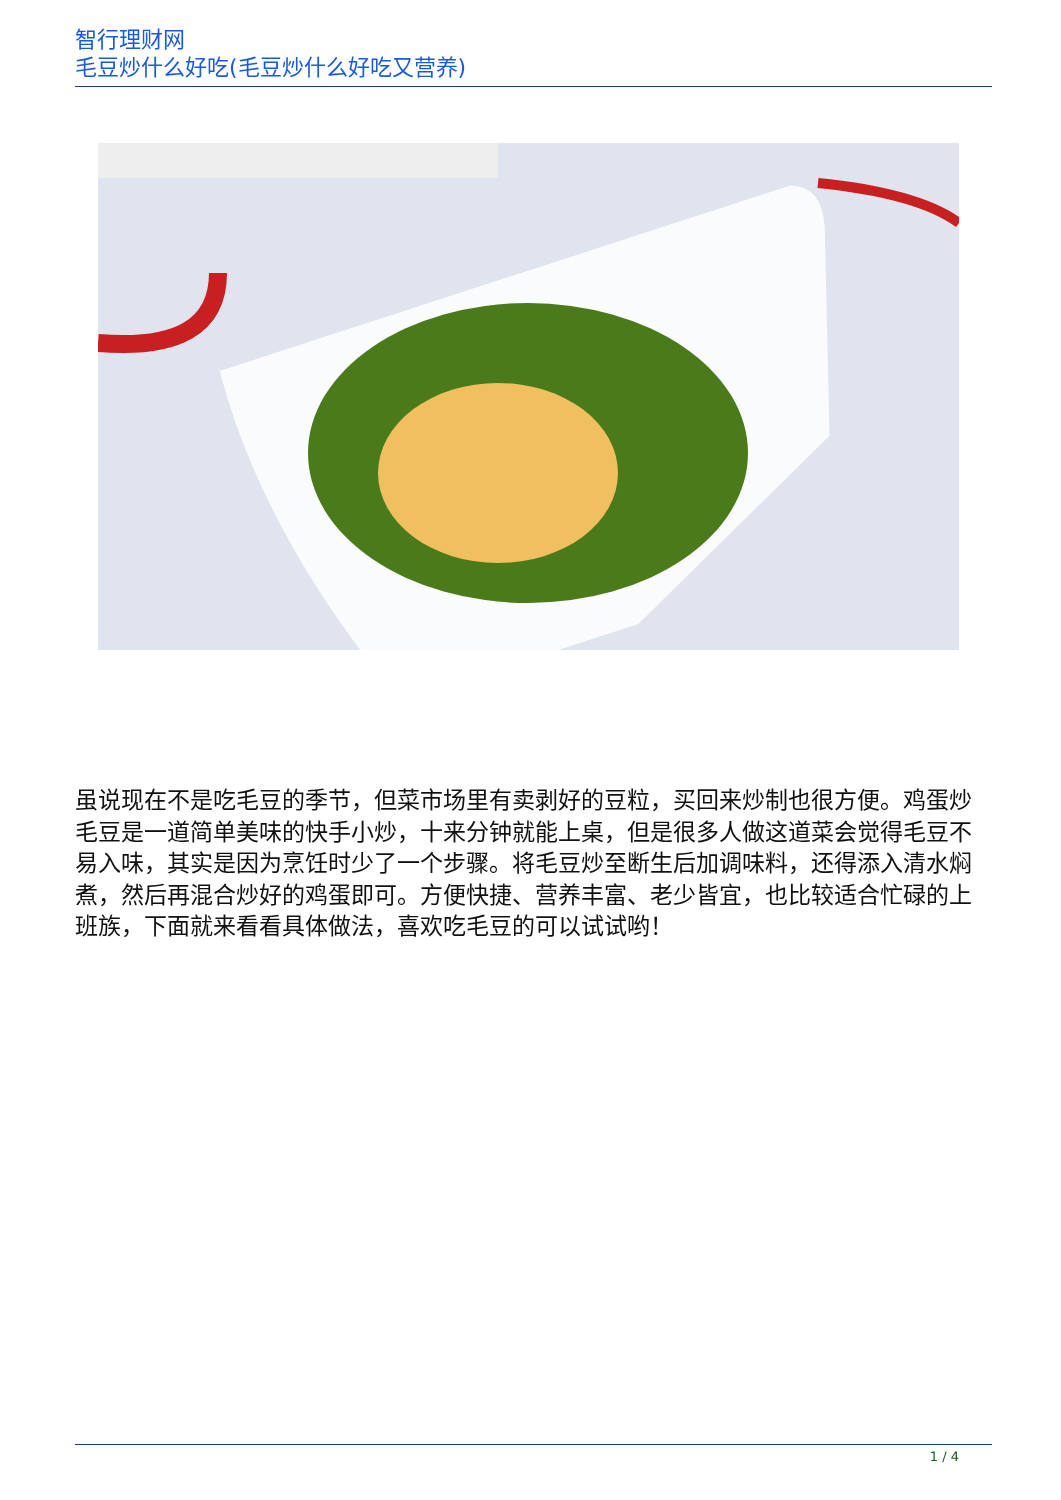智行理财网
毛豆炒什么好吃(毛豆炒什么好吃又营养)
虽说现在不是吃毛豆的季节，但菜市场里有卖剥好的豆粒，买回来炒制也很方便。鸡蛋炒毛豆是一道简单美味的快手小炒，十来分钟就能上桌，但是很多人做这道菜会觉得毛豆不易入味，其实是因为烹饪时少了一个步骤。将毛豆炒至断生后加调味料，还得添入清水焖煮，然后再混合炒好的鸡蛋即可。方便快捷、营养丰富、老少皆宜，也比较适合忙碌的上班族，下面就来看看具体做法，喜欢吃毛豆的可以试试哟！
1 / 4